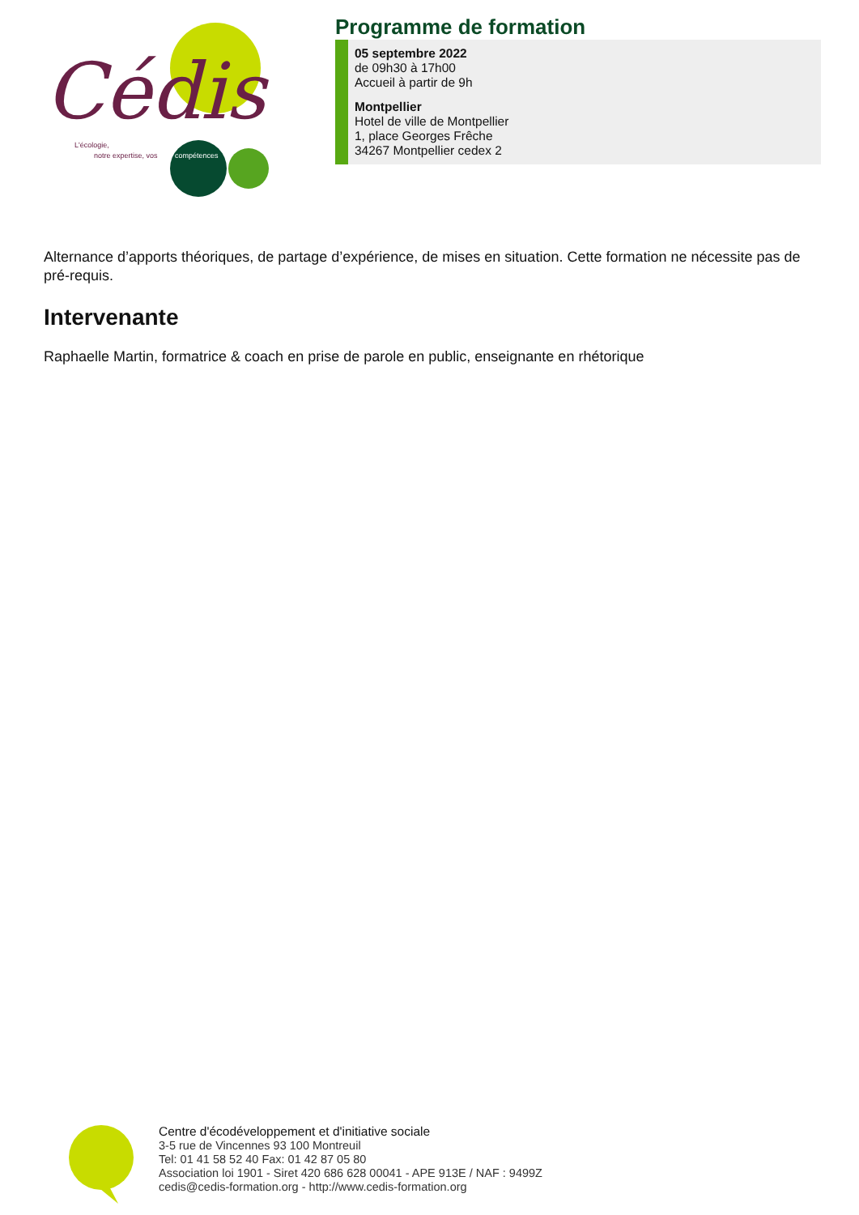Cédis
L'écologie,
notre expertise, vos
compétences
Programme de formation
05 septembre 2022
de 09h30 à 17h00
Accueil à partir de 9h
Montpellier
Hotel de ville de Montpellier
1, place Georges Frêche
34267 Montpellier cedex 2
Alternance d’apports théoriques, de partage d’expérience, de mises en situation. Cette formation ne nécessite pas de pré-requis.
Intervenante
Raphaelle Martin, formatrice & coach en prise de parole en public, enseignante en rhétorique
Centre d'écodéveloppement et d'initiative sociale
3-5 rue de Vincennes 93 100 Montreuil
Tel: 01 41 58 52 40 Fax: 01 42 87 05 80
Association loi 1901 - Siret 420 686 628 00041 - APE 913E / NAF : 9499Z
cedis@cedis-formation.org - http://www.cedis-formation.org